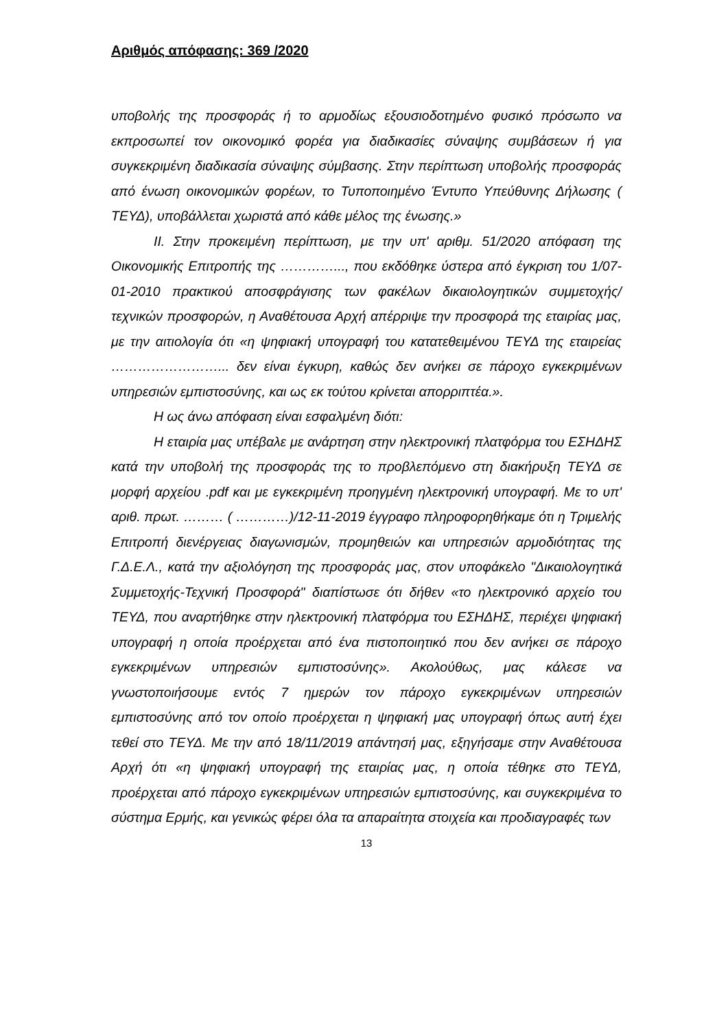Αριθμός απόφασης: 369 /2020
υποβολής της προσφοράς ή το αρμοδίως εξουσιοδοτημένο φυσικό πρόσωπο να εκπροσωπεί τον οικονομικό φορέα για διαδικασίες σύναψης συμβάσεων ή για συγκεκριμένη διαδικασία σύναψης σύμβασης. Στην περίπτωση υποβολής προσφοράς από ένωση οικονομικών φορέων, το Τυποποιημένο Έντυπο Υπεύθυνης Δήλωσης ( ΤΕΥΔ), υποβάλλεται χωριστά από κάθε μέλος της ένωσης.»
ΙΙ. Στην προκειμένη περίπτωση, με την υπ' αριθμ. 51/2020 απόφαση της Οικονομικής Επιτροπής της …………..., που εκδόθηκε ύστερα από έγκριση του 1/07-01-2010 πρακτικού αποσφράγισης των φακέλων δικαιολογητικών συμμετοχής/τεχνικών προσφορών, η Αναθέτουσα Αρχή απέρριψε την προσφορά της εταιρίας μας, με την αιτιολογία ότι «η ψηφιακή υπογραφή του κατατεθειμένου ΤΕΥΔ της εταιρείας ……………………... δεν είναι έγκυρη, καθώς δεν ανήκει σε πάροχο εγκεκριμένων υπηρεσιών εμπιστοσύνης, και ως εκ τούτου κρίνεται απορριπτέα.».
Η ως άνω απόφαση είναι εσφαλμένη διότι:
Η εταιρία μας υπέβαλε με ανάρτηση στην ηλεκτρονική πλατφόρμα του ΕΣΗΔΗΣ κατά την υποβολή της προσφοράς της το προβλεπόμενο στη διακήρυξη ΤΕΥΔ σε μορφή αρχείου .pdf και με εγκεκριμένη προηγμένη ηλεκτρονική υπογραφή. Με το υπ' αριθ. πρωτ. ……… ( …………)/12-11-2019 έγγραφο πληροφορηθήκαμε ότι η Τριμελής Επιτροπή διενέργειας διαγωνισμών, προμηθειών και υπηρεσιών αρμοδιότητας της Γ.Δ.Ε.Λ., κατά την αξιολόγηση της προσφοράς μας, στον υποφάκελο "Δικαιολογητικά Συμμετοχής-Τεχνική Προσφορά" διαπίστωσε ότι δήθεν «το ηλεκτρονικό αρχείο του ΤΕΥΔ, που αναρτήθηκε στην ηλεκτρονική πλατφόρμα του ΕΣΗΔΗΣ, περιέχει ψηφιακή υπογραφή η οποία προέρχεται από ένα πιστοποιητικό που δεν ανήκει σε πάροχο εγκεκριμένων υπηρεσιών εμπιστοσύνης». Ακολούθως, μας κάλεσε να γνωστοποιήσουμε εντός 7 ημερών τον πάροχο εγκεκριμένων υπηρεσιών εμπιστοσύνης από τον οποίο προέρχεται η ψηφιακή μας υπογραφή όπως αυτή έχει τεθεί στο ΤΕΥΔ. Με την από 18/11/2019 απάντησή μας, εξηγήσαμε στην Αναθέτουσα Αρχή ότι «η ψηφιακή υπογραφή της εταιρίας μας, η οποία τέθηκε στο ΤΕΥΔ, προέρχεται από πάροχο εγκεκριμένων υπηρεσιών εμπιστοσύνης, και συγκεκριμένα το σύστημα Ερμής, και γενικώς φέρει όλα τα απαραίτητα στοιχεία και προδιαγραφές των
13